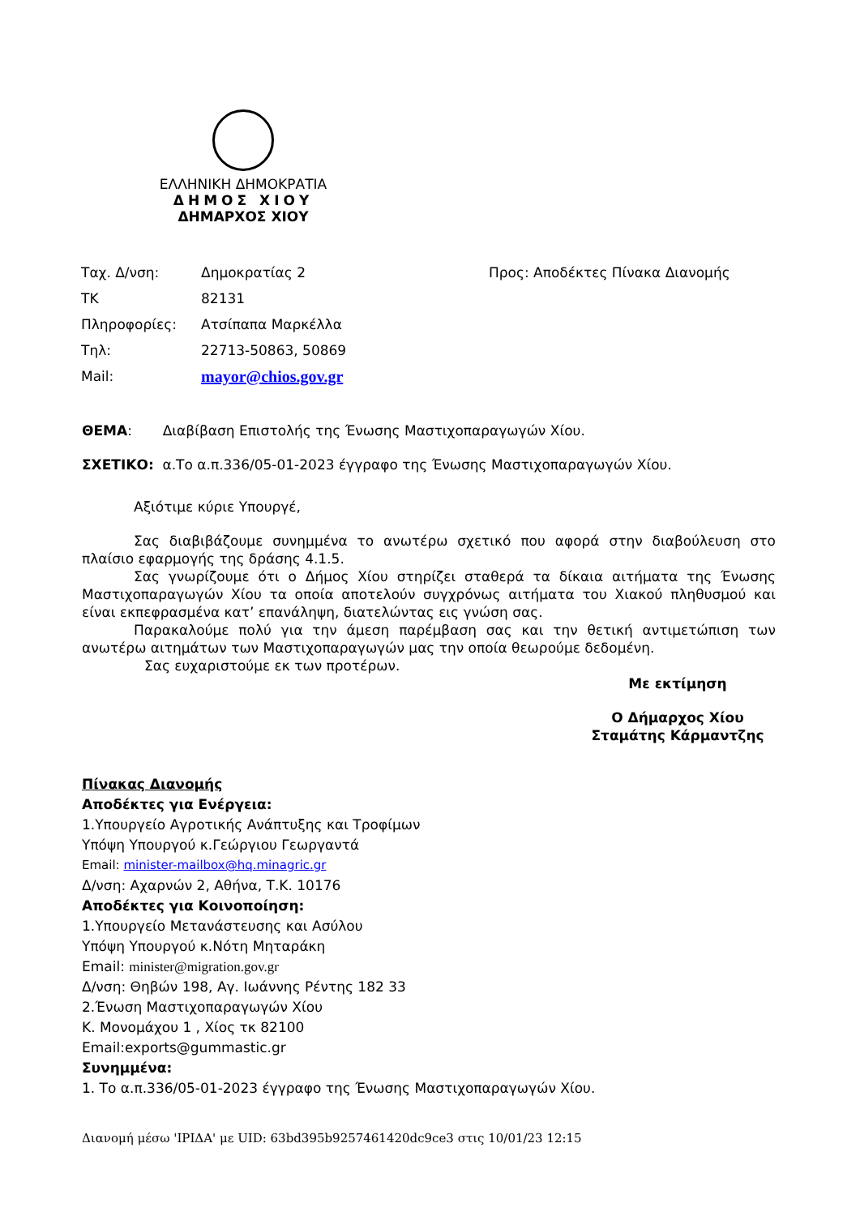ΕΛΛΗΝΙΚΗ ΔΗΜΟΚΡΑΤΙΑ
ΔΗΜΟΣ ΧΙΟΥ
ΔΗΜΑΡΧΟΣ ΧΙΟΥ
| Ταχ. Δ/νση: | Δημοκρατίας 2 | Προς: Αποδέκτες Πίνακα Διανομής |
| ΤΚ | 82131 | |
| Πληροφορίες: | Ατσίπαπα Μαρκέλλα | |
| Τηλ: | 22713-50863, 50869 | |
| Mail: | mayor@chios.gov.gr | |
ΘΕΜΑ: Διαβίβαση Επιστολής της Ένωσης Μαστιχοπαραγωγών Χίου.
ΣΧΕΤΙΚΟ: α.Το α.π.336/05-01-2023 έγγραφο της Ένωσης Μαστιχοπαραγωγών Χίου.
Αξιότιμε κύριε Υπουργέ,
Σας διαβιβάζουμε συνημμένα το ανωτέρω σχετικό που αφορά στην διαβούλευση στο πλαίσιο εφαρμογής της δράσης 4.1.5.
Σας γνωρίζουμε ότι ο Δήμος Χίου στηρίζει σταθερά τα δίκαια αιτήματα της Ένωσης Μαστιχοπαραγωγών Χίου τα οποία αποτελούν συγχρόνως αιτήματα του Χιακού πληθυσμού και είναι εκπεφρασμένα κατ’ επανάληψη, διατελώντας εις γνώση σας.
Παρακαλούμε πολύ για την άμεση παρέμβαση σας και την θετική αντιμετώπιση των ανωτέρω αιτημάτων των Μαστιχοπαραγωγών μας την οποία θεωρούμε δεδομένη.
Σας ευχαριστούμε εκ των προτέρων.
Με εκτίμηση
Ο Δήμαρχος Χίου
Σταμάτης Κάρμαντζης
Πίνακας Διανομής
Αποδέκτες για Ενέργεια:
1.Υπουργείο Αγροτικής Ανάπτυξης και Τροφίμων
Υπόψη Υπουργού κ.Γεώργιου Γεωργαντά
Email: minister-mailbox@hq.minagric.gr
Δ/νση: Αχαρνών 2, Αθήνα, Τ.Κ. 10176
Αποδέκτες για Κοινοποίηση:
1.Υπουργείο Μετανάστευσης και Ασύλου
Υπόψη Υπουργού κ.Νότη Μηταράκη
Email: minister@migration.gov.gr
Δ/νση: Θηβών 198, Αγ. Ιωάννης Ρέντης 182 33
2.Ένωση Μαστιχοπαραγωγών Χίου
Κ. Μονομάχου 1 , Χίος τκ 82100
Email:exports@gummastic.gr
Συνημμένα:
1. Το α.π.336/05-01-2023 έγγραφο της Ένωσης Μαστιχοπαραγωγών Χίου.
Διανομή μέσω 'ΙΡΙΔΑ' με UID: 63bd395b9257461420dc9ce3 στις 10/01/23 12:15